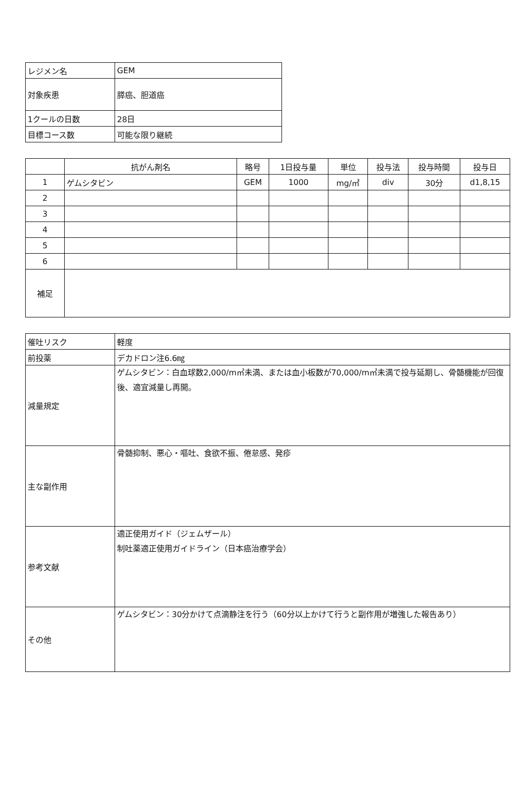| レジメン名 | GEM |
| 対象疾患 | 膵癌、胆道癌 |
| 1クールの日数 | 28日 |
| 目標コース数 | 可能な限り継続 |
| | 抗がん剤名 | 略号 | 1日投与量 | 単位 | 投与法 | 投与時間 | 投与日 |
| --- | --- | --- | --- | --- | --- | --- | --- |
| 1 | ゲムシタビン | GEM | 1000 | mg/㎡ | div | 30分 | d1,8,15 |
| 2 | | | | | | | |
| 3 | | | | | | | |
| 4 | | | | | | | |
| 5 | | | | | | | |
| 6 | | | | | | | |
| 補足 | | | | | | | |
| 催吐リスク | 軽度 |
| 前投薬 | デカドロン注6.6㎎ |
| 減量規定 | ゲムシタビン：白血球数2,000/m㎥未満、または血小板数が70,000/m㎥未満で投与延期し、骨髄機能が回復後、適宜減量し再開。 |
| 主な副作用 | 骨髄抑制、悪心・嘔吐、食欲不振、倦怠感、発疹 |
| 参考文献 | 適正使用ガイド（ジェムザール） 制吐薬適正使用ガイドライン（日本癌治療学会） |
| その他 | ゲムシタビン：30分かけて点滴静注を行う（60分以上かけて行うと副作用が増強した報告あり） |